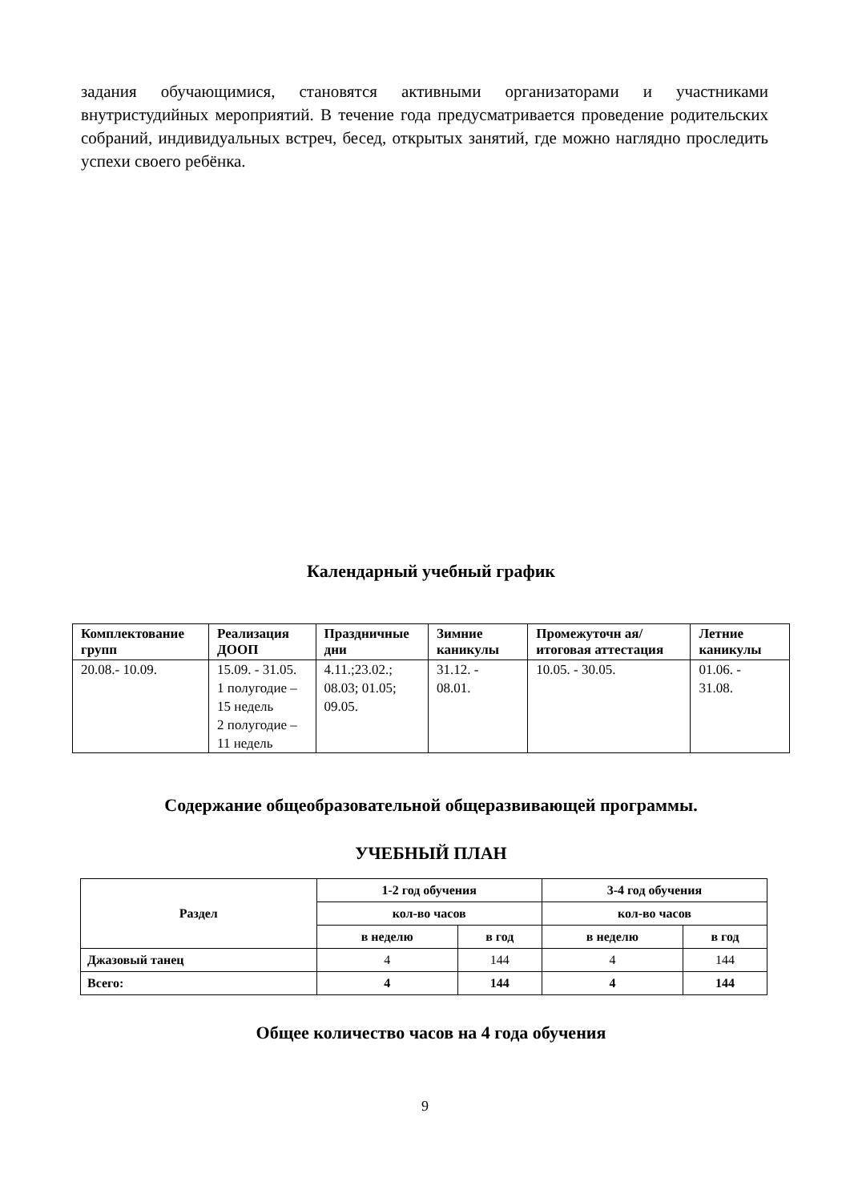задания обучающимися, становятся активными организаторами и участниками внутристудийных мероприятий. В течение года предусматривается проведение родительских собраний, индивидуальных встреч, бесед, открытых занятий, где можно наглядно проследить успехи своего ребёнка.
Календарный учебный график
| Комплектование групп | Реализация ДООП | Праздничные дни | Зимние каникулы | Промежуточн ая/итоговая аттестация | Летние каникулы |
| --- | --- | --- | --- | --- | --- |
| 20.08.- 10.09. | 15.09. - 31.05. 1 полугодие – 15 недель 2 полугодие – 11 недель | 4.11.;23.02.; 08.03; 01.05; 09.05. | 31.12. - 08.01. | 10.05. - 30.05. | 01.06. - 31.08. |
Содержание общеобразовательной общеразвивающей программы.
УЧЕБНЫЙ ПЛАН
| Раздел | 1-2 год обучения | | 3-4 год обучения | |
| --- | --- | --- | --- | --- |
| | кол-во часов | | кол-во часов | |
| | в неделю | в год | в неделю | в год |
| Джазовый танец | 4 | 144 | 4 | 144 |
| Всего: | 4 | 144 | 4 | 144 |
Общее количество часов на 4 года обучения
9